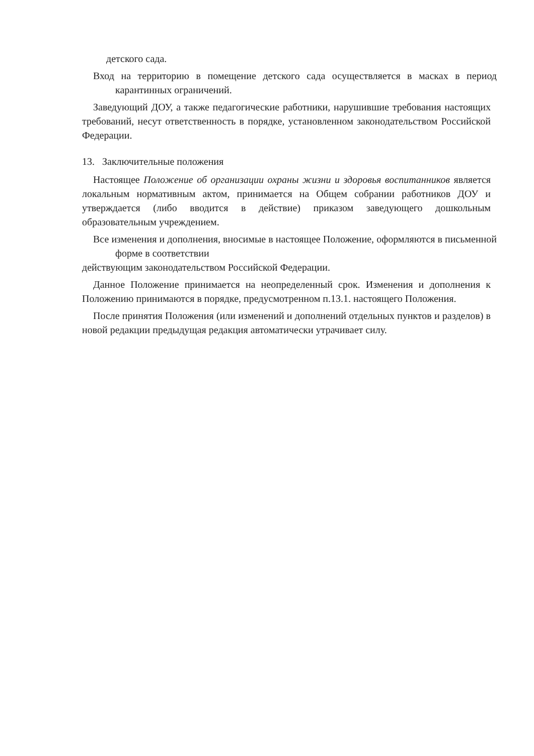детского сада.
Вход на территорию в помещение детского сада осуществляется в масках в период карантинных ограничений.
Заведующий ДОУ, а также педагогические работники, нарушившие требования настоящих требований, несут ответственность в порядке, установленном законодательством Российской Федерации.
13. Заключительные положения
Настоящее Положение об организации охраны жизни и здоровья воспитанников является локальным нормативным актом, принимается на Общем собрании работников ДОУ и утверждается (либо вводится в действие) приказом заведующего дошкольным образовательным учреждением.
Все изменения и дополнения, вносимые в настоящее Положение, оформляются в письменной форме в соответствии
действующим законодательством Российской Федерации.
Данное Положение принимается на неопределенный срок. Изменения и дополнения к Положению принимаются в порядке, предусмотренном п.13.1. настоящего Положения.
После принятия Положения (или изменений и дополнений отдельных пунктов и разделов) в новой редакции предыдущая редакция автоматически утрачивает силу.